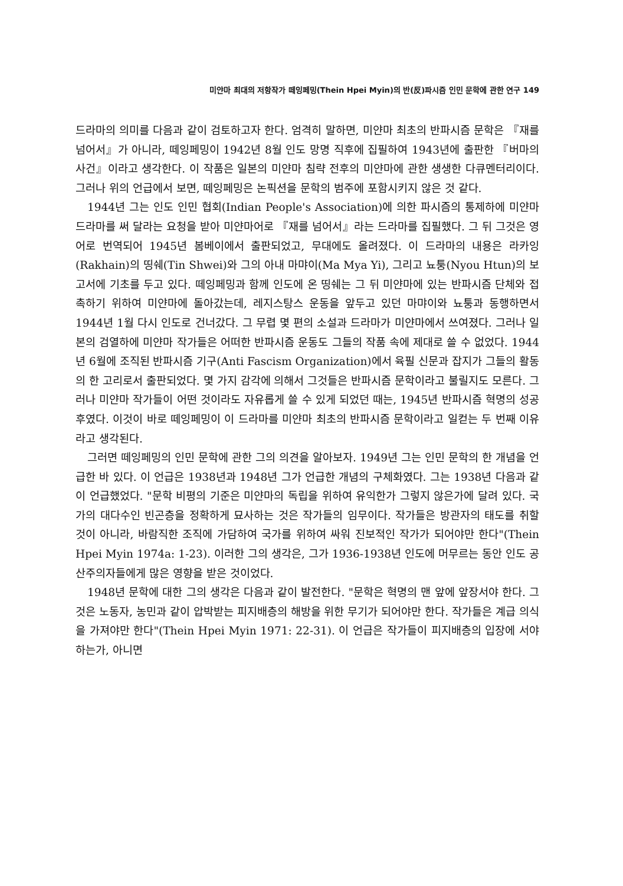미얀마 최대의 저항작가 떼잉페밍(Thein Hpei Myin)의 반(反)파시즘 인민 문학에 관한 연구 149
드라마의 의미를 다음과 같이 검토하고자 한다. 엄격히 말하면, 미얀마 최초의 반파시즘 문학은 『재를 넘어서』가 아니라, 떼잉페밍이 1942년 8월 인도 망명 직후에 집필하여 1943년에 출판한 『버마의 사건』이라고 생각한다. 이 작품은 일본의 미얀마 침략 전후의 미얀마에 관한 생생한 다큐멘터리이다. 그러나 위의 언급에서 보면, 떼잉페밍은 논픽션을 문학의 범주에 포함시키지 않은 것 같다.
1944년 그는 인도 인민 협회(Indian People's Association)에 의한 파시즘의 통제하에 미얀마 드라마를 써 달라는 요청을 받아 미얀마어로 『재를 넘어서』라는 드라마를 집필했다. 그 뒤 그것은 영어로 번역되어 1945년 봄베이에서 출판되었고, 무대에도 올려졌다. 이 드라마의 내용은 라카잉(Rakhain)의 띵쉐(Tin Shwei)와 그의 아내 마먀이(Ma Mya Yi), 그리고 뇨퉁(Nyou Htun)의 보고서에 기초를 두고 있다. 떼잉페밍과 함께 인도에 온 띵쉐는 그 뒤 미얀마에 있는 반파시즘 단체와 접촉하기 위하여 미얀마에 돌아갔는데, 레지스탕스 운동을 앞두고 있던 마먀이와 뇨퉁과 동행하면서 1944년 1월 다시 인도로 건너갔다. 그 무렵 몇 편의 소설과 드라마가 미얀마에서 쓰여졌다. 그러나 일본의 검열하에 미얀마 작가들은 어떠한 반파시즘 운동도 그들의 작품 속에 제대로 쓸 수 없었다. 1944년 6월에 조직된 반파시즘 기구(Anti Fascism Organization)에서 육필 신문과 잡지가 그들의 활동의 한 고리로서 출판되었다. 몇 가지 감각에 의해서 그것들은 반파시즘 문학이라고 불릴지도 모른다. 그러나 미얀마 작가들이 어떤 것이라도 자유롭게 쓸 수 있게 되었던 때는, 1945년 반파시즘 혁명의 성공 후였다. 이것이 바로 떼잉페밍이 이 드라마를 미얀마 최초의 반파시즘 문학이라고 일컫는 두 번째 이유라고 생각된다.
그러면 떼잉페밍의 인민 문학에 관한 그의 의견을 알아보자. 1949년 그는 인민 문학의 한 개념을 언급한 바 있다. 이 언급은 1938년과 1948년 그가 언급한 개념의 구체화였다. 그는 1938년 다음과 같이 언급했었다. "문학 비평의 기준은 미얀마의 독립을 위하여 유익한가 그렇지 않은가에 달려 있다. 국가의 대다수인 빈곤층을 정확하게 묘사하는 것은 작가들의 임무이다. 작가들은 방관자의 태도를 취할 것이 아니라, 바람직한 조직에 가담하여 국가를 위하여 싸워 진보적인 작가가 되어야만 한다"(Thein Hpei Myin 1974a: 1-23). 이러한 그의 생각은, 그가 1936-1938년 인도에 머무르는 동안 인도 공산주의자들에게 많은 영향을 받은 것이었다.
1948년 문학에 대한 그의 생각은 다음과 같이 발전한다. "문학은 혁명의 맨 앞에 앞장서야 한다. 그것은 노동자, 농민과 같이 압박받는 피지배층의 해방을 위한 무기가 되어야만 한다. 작가들은 계급 의식을 가져야만 한다"(Thein Hpei Myin 1971: 22-31). 이 언급은 작가들이 피지배층의 입장에 서야 하는가, 아니면